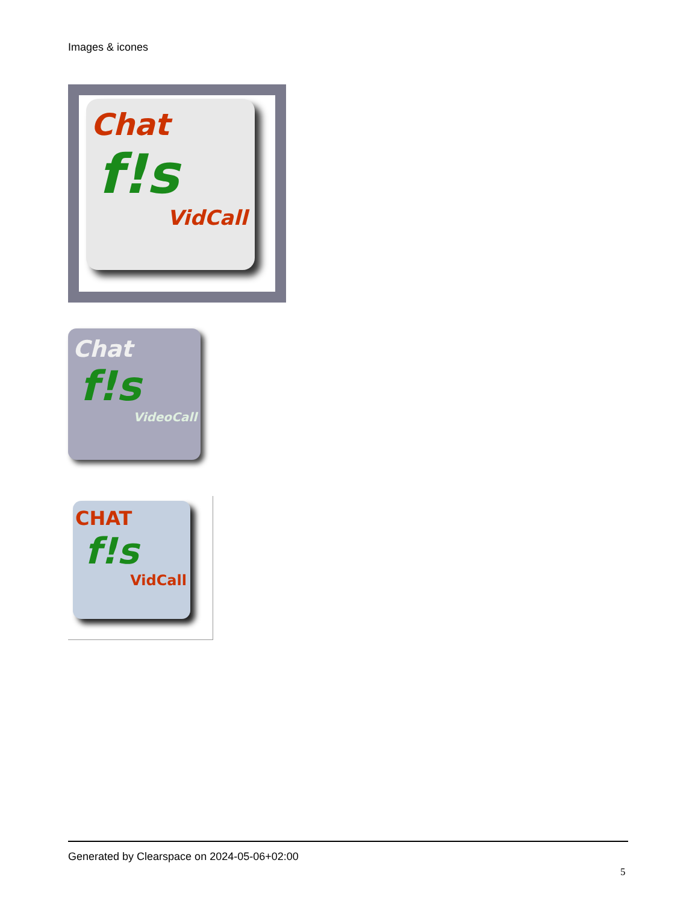Images & icones
Chat
f!s
VidCall
Chat
f!s
VideoCall
CHAT
f!s
VidCall
Generated by Clearspace on 2024-05-06+02:00
5